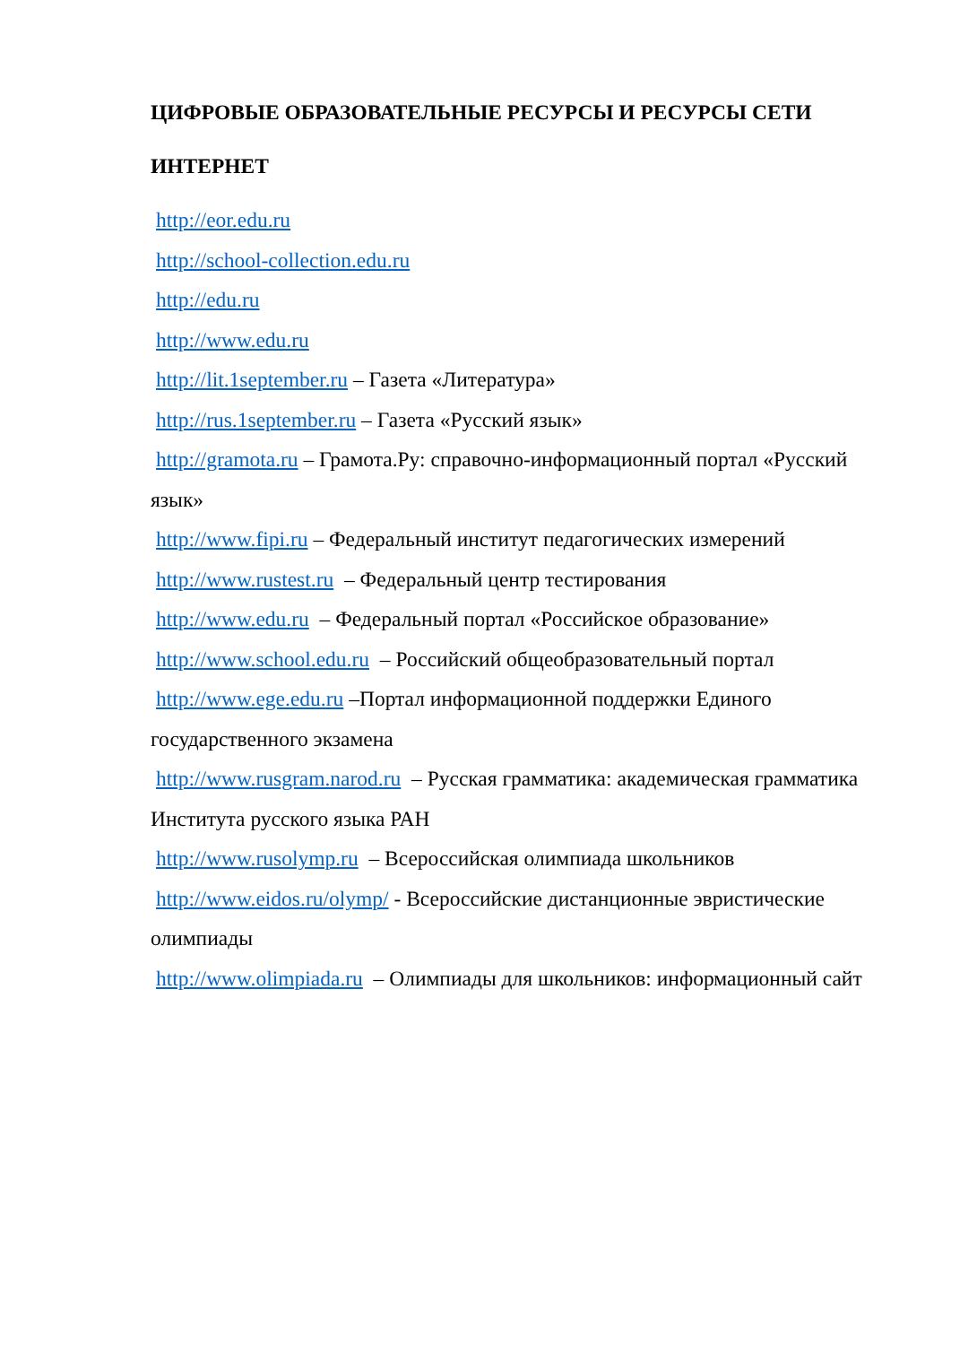ЦИФРОВЫЕ ОБРАЗОВАТЕЛЬНЫЕ РЕСУРСЫ И РЕСУРСЫ СЕТИ ИНТЕРНЕТ
http://eor.edu.ru
http://school-collection.edu.ru
http://edu.ru
http://www.edu.ru
http://lit.1september.ru – Газета «Литература»
http://rus.1september.ru – Газета «Русский язык»
http://gramota.ru – Грамота.Ру: справочно-информационный портал «Русский язык»
http://www.fipi.ru – Федеральный институт педагогических измерений
http://www.rustest.ru – Федеральный центр тестирования
http://www.edu.ru – Федеральный портал «Российское образование»
http://www.school.edu.ru – Российский общеобразовательный портал
http://www.ege.edu.ru –Портал информационной поддержки Единого государственного экзамена
http://www.rusgram.narod.ru – Русская грамматика: академическая грамматика Института русского языка РАН
http://www.rusolymp.ru – Всероссийская олимпиада школьников
http://www.eidos.ru/olymp/ - Всероссийские дистанционные эвристические олимпиады
http://www.olimpiada.ru – Олимпиады для школьников: информационный сайт